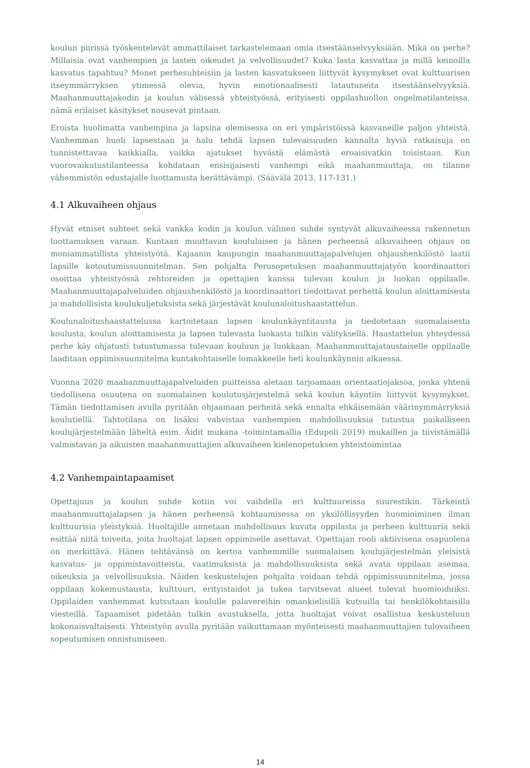koulun piirissä työskentelevät ammattilaiset tarkastelemaan omia itsestäänselvyyksiään. Mikä on perhe? Millaisia ovat vanhempien ja lasten oikeudet ja velvollisuudet? Kuka lasta kasvattaa ja millä keinoilla kasvatus tapahtuu? Monet perhesuhteisiin ja lasten kasvatukseen liittyvät kysymykset ovat kulttuurisen itseymmärryksen ytimessä olevia, hyvin emotionaalisesti latautuneita itsestäänselvyyksiä. Maahanmuuttajakodin ja koulun välisessä yhteistyössä, erityisesti oppilashuollon ongelmatilanteissa, nämä erilaiset käsitykset nousevat pintaan.
Eroista huolimatta vanhempina ja lapsina olemisessa on eri ympäristöissä kasvaneille paljon yhteistä. Vanhemman huoli lapsestaan ja halu tehdä lapsen tulevaisuuden kannalta hyviä ratkaisuja on tunnistettavaa kaikkialla, vaikka ajatukset hyvästä elämästä eroaisivatkin toisistaan. Kun vuorovaikutustilanteessa kohdataan ensisijaisesti vanhempi eikä maahanmuuttaja, on tilanne vähemmistön edustajalle luottamusta herättävämpi. (Säävälä 2013, 117-131.)
4.1 Alkuvaiheen ohjaus
Hyvät etniset suhteet sekä vankka kodin ja koulun välinen suhde syntyvät alkuvaiheessa rakennetun luottamuksen varaan. Kuntaan muuttavan koululaisen ja hänen perheensä alkuvaiheen ohjaus on moniammatillista yhteistyötä. Kajaanin kaupungin maahanmuuttajapalvelujen ohjaushenkilöstö laatii lapsille kotoutumissuunnitelman. Sen pohjalta Perusopetuksen maahanmuuttajatyön koordinaattori osoittaa yhteistyössä rehtoreiden ja opettajien kanssa tulevan koulun ja luokan oppilaalle. Maahanmuuttajapalveluiden ohjaushenkilöstö ja koordinaattori tiedottavat perhettä koulun aloittamisesta ja mahdollisista koulukuljetuksista sekä järjestävät koulunaloitushaastattelun.
Koulunaloitushaastattelussa kartoitetaan lapsen koulunkäyntitausta ja tiedotetaan suomalaisesta koulusta, koulun aloittamisesta ja lapsen tulevasta luokasta tulkin välityksellä. Haastattelun yhteydessä perhe käy ohjatusti tutustumassa tulevaan kouluun ja luokkaan. Maahanmuuttajataustaiselle oppilaalle laaditaan oppimissuunnitelma kuntakohtaiselle lomakkeelle heti koulunkäynnin alkaessa.
Vuonna 2020 maahanmuuttajapalveluiden puitteissa aletaan tarjoamaan orientaatiojaksoa, jonka yhtenä tiedollisena osuutena on suomalainen koulutusjärjestelmä sekä koulun käyntiin liittyvät kysymykset. Tämän tiedottamisen avulla pyritään ohjaamaan perheitä sekä ennalta ehkäisemään väärinymmärryksiä koulutiellä. Tahtotilana on lisäksi vahvistaa vanhempien mahdollisuuksia tutustua paikalliseen koulujärjestelmään läheltä esim. Äidit mukana -toimintamallia (Edupoli 2019) mukaillen ja tiivistämällä valmistavan ja aikuisten maahanmuuttajien alkuvaiheen kielenopetuksen yhteistoimintaa
4.2 Vanhempaintapaamiset
Opettajuus ja koulun suhde kotiin voi vaihdella eri kulttuureissa suurestikin. Tärkeintä maahanmuuttajalapsen ja hänen perheensä kohtaamisessa on yksilöllisyyden huomioiminen ilman kulttuurisia yleistyksiä. Huoltajille annetaan mahdollisuus kuvata oppilasta ja perheen kulttuuria sekä esittää niitä toiveita, joita huoltajat lapsen oppimiselle asettavat. Opettajan rooli aktiivisena osapuolena on merkittävä. Hänen tehtävänsä on kertoa vanhemmille suomalaisen koulujärjestelmän yleisistä kasvatus- ja oppimistavoitteista, vaatimuksista ja mahdollisuuksista sekä avata oppilaan asemaa, oikeuksia ja velvollisuuksia. Näiden keskustelujen pohjalta voidaan tehdä oppimissuunnitelma, jossa oppilaan kokemustausta, kulttuuri, erityistaidot ja tukea tarvitsevat alueet tulevat huomioiduiksi. Oppilaiden vanhemmat kutsutaan koululle palavereihin omankielisillä kutsuilla tai henkilökohtaisilla viesteillä. Tapaamiset pidetään tulkin avustuksella, jotta huoltajat voivat osallistua keskusteluun kokonaisvaltaisesti. Yhteistyön avulla pyritään vaikuttamaan myönteisesti maahanmuuttajien tulovaiheen sopeutumisen onnistumiseen.
14